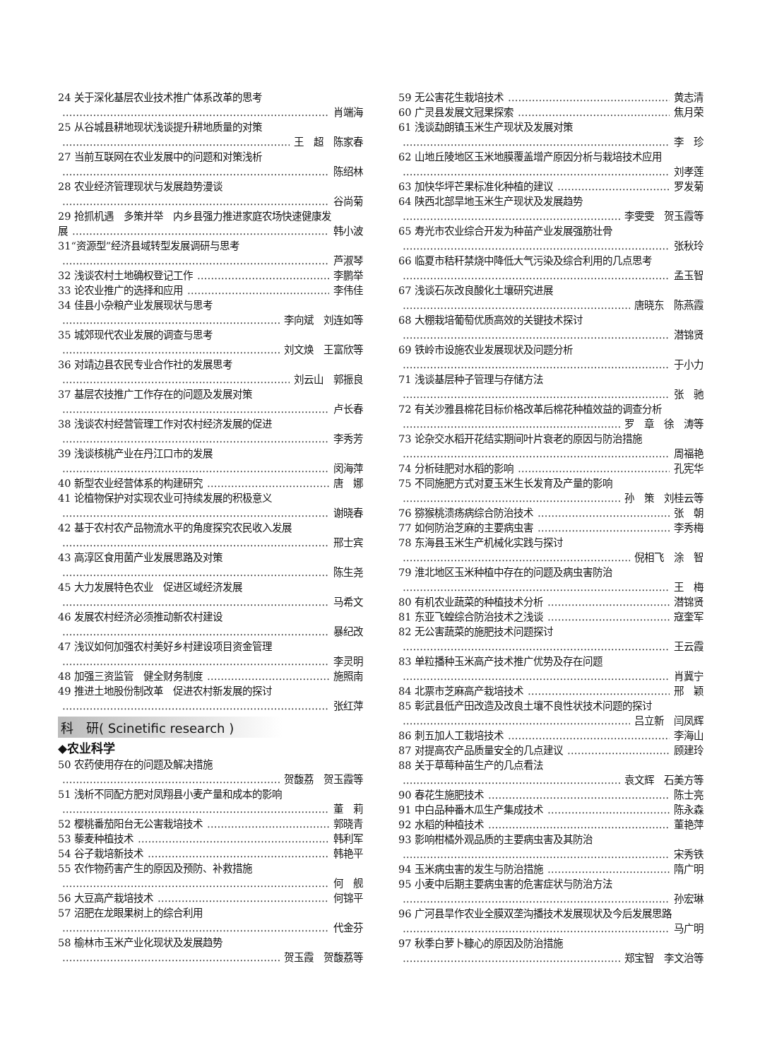24 关于深化基层农业技术推广体系改革的思考
肖端海
25 从谷城县耕地现状浅谈提升耕地质量的对策
王　超　陈家春
27 当前互联网在农业发展中的问题和对策浅析
陈绍林
28 农业经济管理现状与发展趋势漫谈
谷尚菊
29 抢抓机遇　多策并举　内乡县强力推进家庭农场快速健康发
展 韩小波
31“资源型”经济县域转型发展调研与思考
芦淑琴
32 浅谈农村土地确权登记工作 李鹏举
33 论农业推广的选择和应用 李伟佳
34 佳县小杂粮产业发展现状与思考
李向斌　刘连如等
35 城郊现代农业发展的调查与思考
刘文焕　王富欣等
36 对靖边县农民专业合作社的发展思考
刘云山　郭振良
37 基层农技推广工作存在的问题及发展对策
卢长春
38 浅谈农村经营管理工作对农村经济发展的促进
李秀芳
39 浅谈核桃产业在丹江口市的发展
闵海萍
40 新型农业经营体系的构建研究 唐　娜
41 论植物保护对实现农业可持续发展的积极意义
谢晓春
42 基于农村农产品物流水平的角度探究农民收入发展
邢士宾
43 高淳区食用菌产业发展思路及对策
陈生尧
45 大力发展特色农业　促进区域经济发展
马希文
46 发展农村经济必须推动新农村建设
暴纪改
47 浅议如何加强农村美好乡村建设项目资金管理
李灵明
48 加强三资监管　健全财务制度 施照南
49 推进土地股份制改革　促进农村新发展的探讨
张红萍
科　研( Scinetific research )
◆农业科学
50 农药使用存在的问题及解决措施
贺馥荔　贺玉霞等
51 浅析不同配方肥对凤翔县小麦产量和成本的影响
董　莉
52 樱桃番茄阳台无公害栽培技术 郭晓青
53 藜麦种植技术 韩利军
54 谷子栽培新技术 韩艳平
55 农作物药害产生的原因及预防、补救措施
何　舰
56 大豆高产栽培技术 何锦平
57 沼肥在龙眼果树上的综合利用
代金芬
58 榆林市玉米产业化现状及发展趋势
贺玉霞　贺馥荔等
59 无公害花生栽培技术 黄志清
60 广灵县发展文冠果探索 焦月荣
61 浅谈勐朗镇玉米生产现状及发展对策
李　珍
62 山地丘陵地区玉米地膜覆盖增产原因分析与栽培技术应用
刘孝莲
63 加快华坪芒果标准化种植的建议 罗发菊
64 陕西北部旱地玉米生产现状及发展趋势
李雯雯　贺玉霞等
65 寿光市农业综合开发为种苗产业发展强筋壮骨
张秋玲
66 临夏市秸秆禁烧中降低大气污染及综合利用的几点思考
孟玉智
67 浅谈石灰改良酸化土壤研究进展
唐晓东　陈燕霞
68 大棚栽培葡萄优质高效的关键技术探讨
潜锦贤
69 铁岭市设施农业发展现状及问题分析
于小力
71 浅谈基层种子管理与存储方法
张　驰
72 有关沙雅县棉花目标价格改革后棉花种植效益的调查分析
罗　章　徐　涛等
73 论杂交水稻开花结实期间叶片衰老的原因与防治措施
周福艳
74 分析硅肥对水稻的影响 孔宪华
75 不同施肥方式对夏玉米生长发育及产量的影响
孙　策　刘桂云等
76 猕猴桃溃疡病综合防治技术 张　朝
77 如何防治芝麻的主要病虫害 李秀梅
78 东海县玉米生产机械化实践与探讨
倪相飞　涂　智
79 淮北地区玉米种植中存在的问题及病虫害防治
王　梅
80 有机农业蔬菜的种植技术分析 潜锦贤
81 东亚飞蝗综合防治技术之浅谈 寇奎军
82 无公害蔬菜的施肥技术问题探讨
王云霞
83 单粒播种玉米高产技术推广优势及存在问题
肖冀宁
84 北票市芝麻高产栽培技术 邢　颖
85 彰武县低产田改造及改良土壤不良性状技术问题的探讨
吕立新　闫凤辉
86 刺五加人工栽培技术 李海山
87 对提高农产品质量安全的几点建议 顾建玲
88 关于草莓种苗生产的几点看法
袁文辉　石美方等
90 春花生施肥技术 陈士亮
91 中白品种番木瓜生产集成技术 陈永森
92 水稻的种植技术 董艳萍
93 影响柑橘外观品质的主要病虫害及其防治
宋秀铁
94 玉米病虫害的发生与防治措施 隋广明
95 小麦中后期主要病虫害的危害症状与防治方法
孙宏琳
96 广河县旱作农业全膜双垄沟播技术发展现状及今后发展思路
马广明
97 秋季白萝卜糠心的原因及防治措施
郑宝智　李文治等